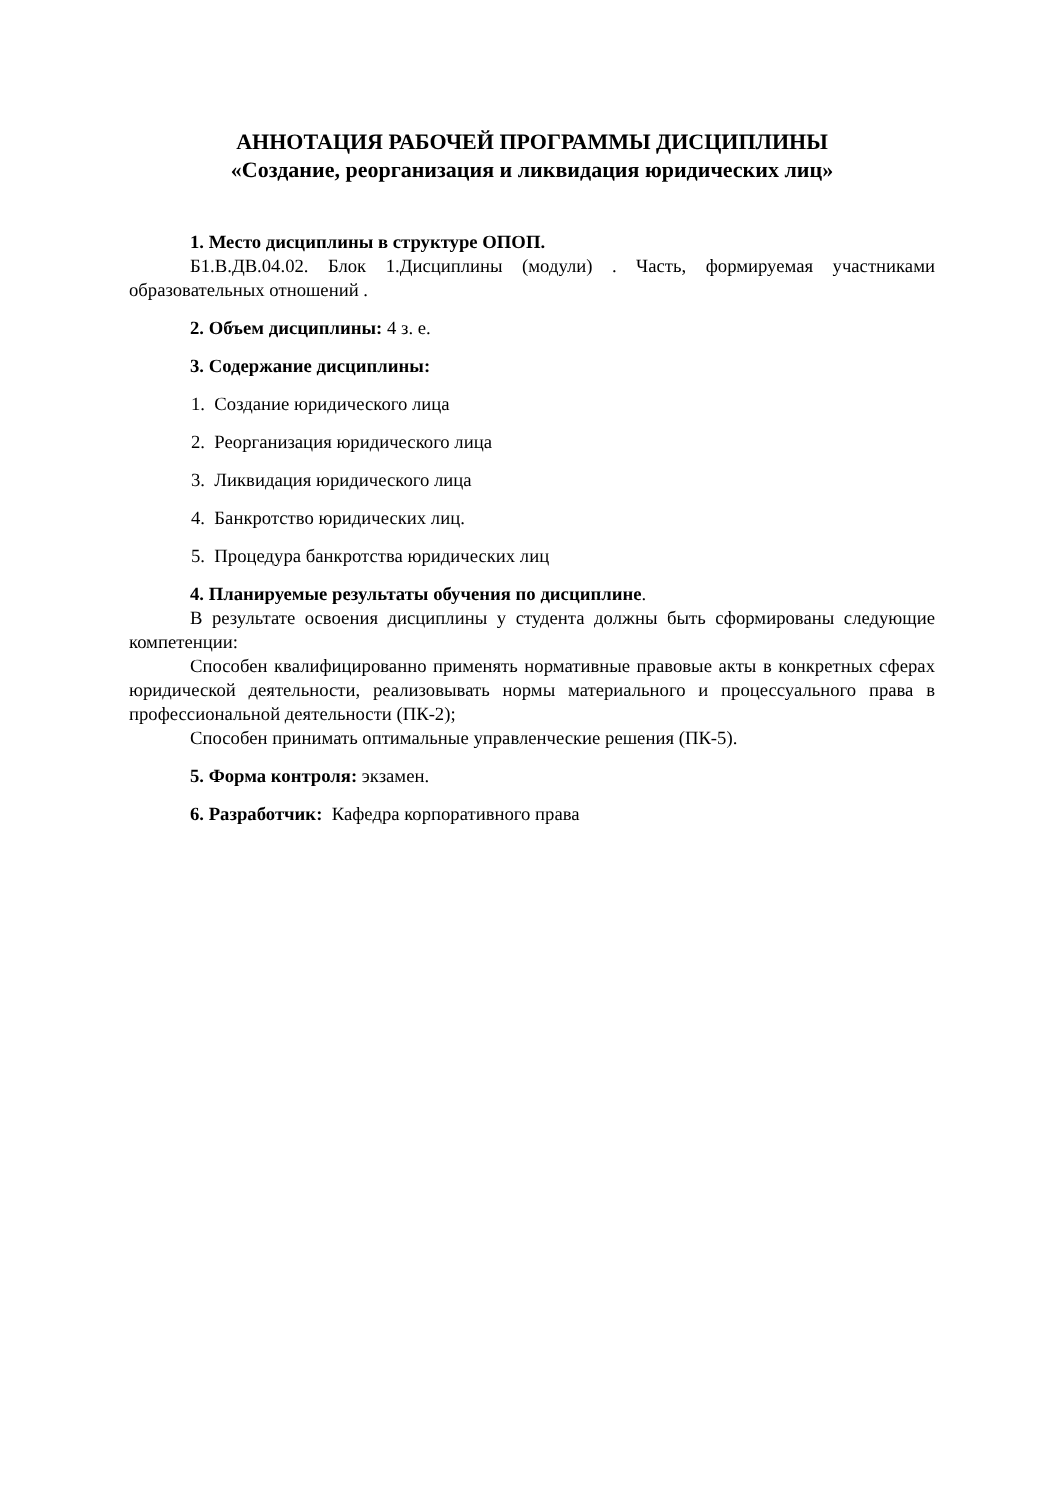АННОТАЦИЯ РАБОЧЕЙ ПРОГРАММЫ ДИСЦИПЛИНЫ
«Создание, реорганизация и ликвидация юридических лиц»
1. Место дисциплины в структуре ОПОП.
Б1.В.ДВ.04.02. Блок 1.Дисциплины (модули) . Часть, формируемая участниками образовательных отношений .
2. Объем дисциплины: 4 з. е.
3. Содержание дисциплины:
1. Создание юридического лица
2. Реорганизация юридического лица
3. Ликвидация юридического лица
4. Банкротство юридических лиц.
5. Процедура банкротства юридических лиц
4. Планируемые результаты обучения по дисциплине.
В результате освоения дисциплины у студента должны быть сформированы следующие компетенции:
Способен квалифицированно применять нормативные правовые акты в конкретных сферах юридической деятельности, реализовывать нормы материального и процессуального права в профессиональной деятельности (ПК-2);
Способен принимать оптимальные управленческие решения (ПК-5).
5. Форма контроля: экзамен.
6. Разработчик: Кафедра корпоративного права